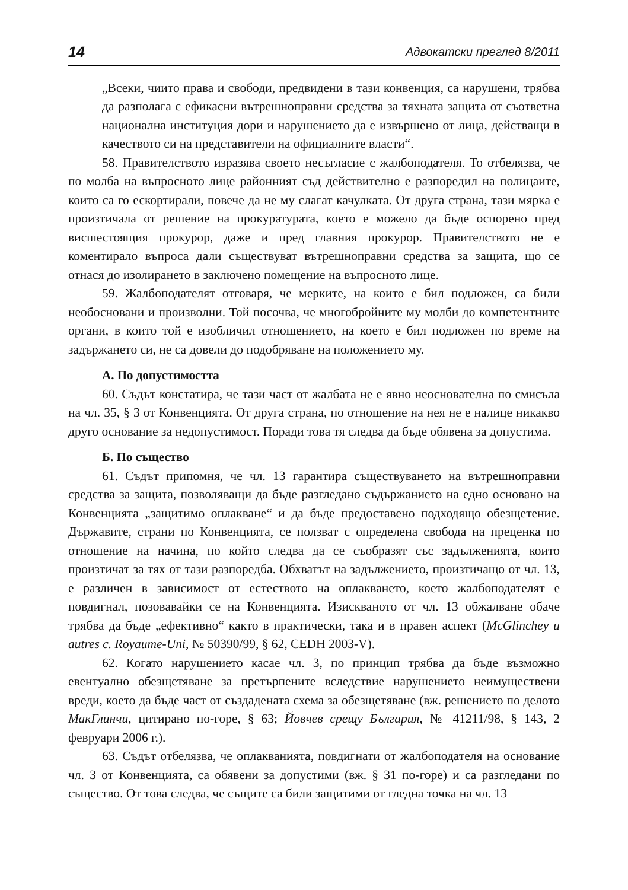14 Адвокатски преглед 8/2011
„Всеки, чиито права и свободи, предвидени в тази конвенция, са нарушени, трябва да разполага с ефикасни вътрешноправни средства за тяхната защита от съответна национална институция дори и нарушението да е извършено от лица, действащи в качеството си на представители на официалните власти“.
58. Правителството изразява своето несъгласие с жалбоподателя. То отбелязва, че по молба на въпросното лице районният съд действително е разпоредил на полицаите, които са го ескортирали, повече да не му слагат качулката. От друга страна, тази мярка е произтичала от решение на прокуратурата, което е можело да бъде оспорено пред висшестоящия прокурор, даже и пред главния прокурор. Правителството не е коментирало въпроса дали съществуват вътрешноправни средства за защита, що се отнася до изолирането в заключено помещение на въпросното лице.
59. Жалбоподателят отговаря, че мерките, на които е бил подложен, са били необосновани и произволни. Той посочва, че многобройните му молби до компетентните органи, в които той е изобличил отношението, на което е бил подложен по време на задържането си, не са довели до подобряване на положението му.
А. По допустимостта
60. Съдът констатира, че тази част от жалбата не е явно неоснователна по смисъла на чл. 35, § 3 от Конвенцията. От друга страна, по отношение на нея не е налице никакво друго основание за недопустимост. Поради това тя следва да бъде обявена за допустима.
Б. По същество
61. Съдът припомня, че чл. 13 гарантира съществуването на вътрешноправни средства за защита, позволяващи да бъде разгледано съдържанието на едно основано на Конвенцията „защитимо оплакване“ и да бъде предоставено подходящо обезщетение. Държавите, страни по Конвенцията, се ползват с определена свобода на преценка по отношение на начина, по който следва да се съобразят със задълженията, които произтичат за тях от тази разпоредба. Обхватът на задължението, произтичащо от чл. 13, е различен в зависимост от естеството на оплакването, което жалбоподателят е повдигнал, позовавайки се на Конвенцията. Изискваното от чл. 13 обжалване обаче трябва да бъде „ефективно“ както в практически, така и в правен аспект (McGlinchey и autres c. Royaume-Uni, № 50390/99, § 62, CEDH 2003-V).
62. Когато нарушението касае чл. 3, по принцип трябва да бъде възможно евентуално обезщетяване за претърпените вследствие нарушението неимуществени вреди, което да бъде част от създадената схема за обезщетяване (вж. решението по делото МакГлинчи, цитирано по-горе, § 63; Йовчев срещу България, № 41211/98, § 143, 2 февруари 2006 г.).
63. Съдът отбелязва, че оплакванията, повдигнати от жалбоподателя на основание чл. 3 от Конвенцията, са обявени за допустими (вж. § 31 по-горе) и са разгледани по същество. От това следва, че същите са били защитими от гледна точка на чл. 13